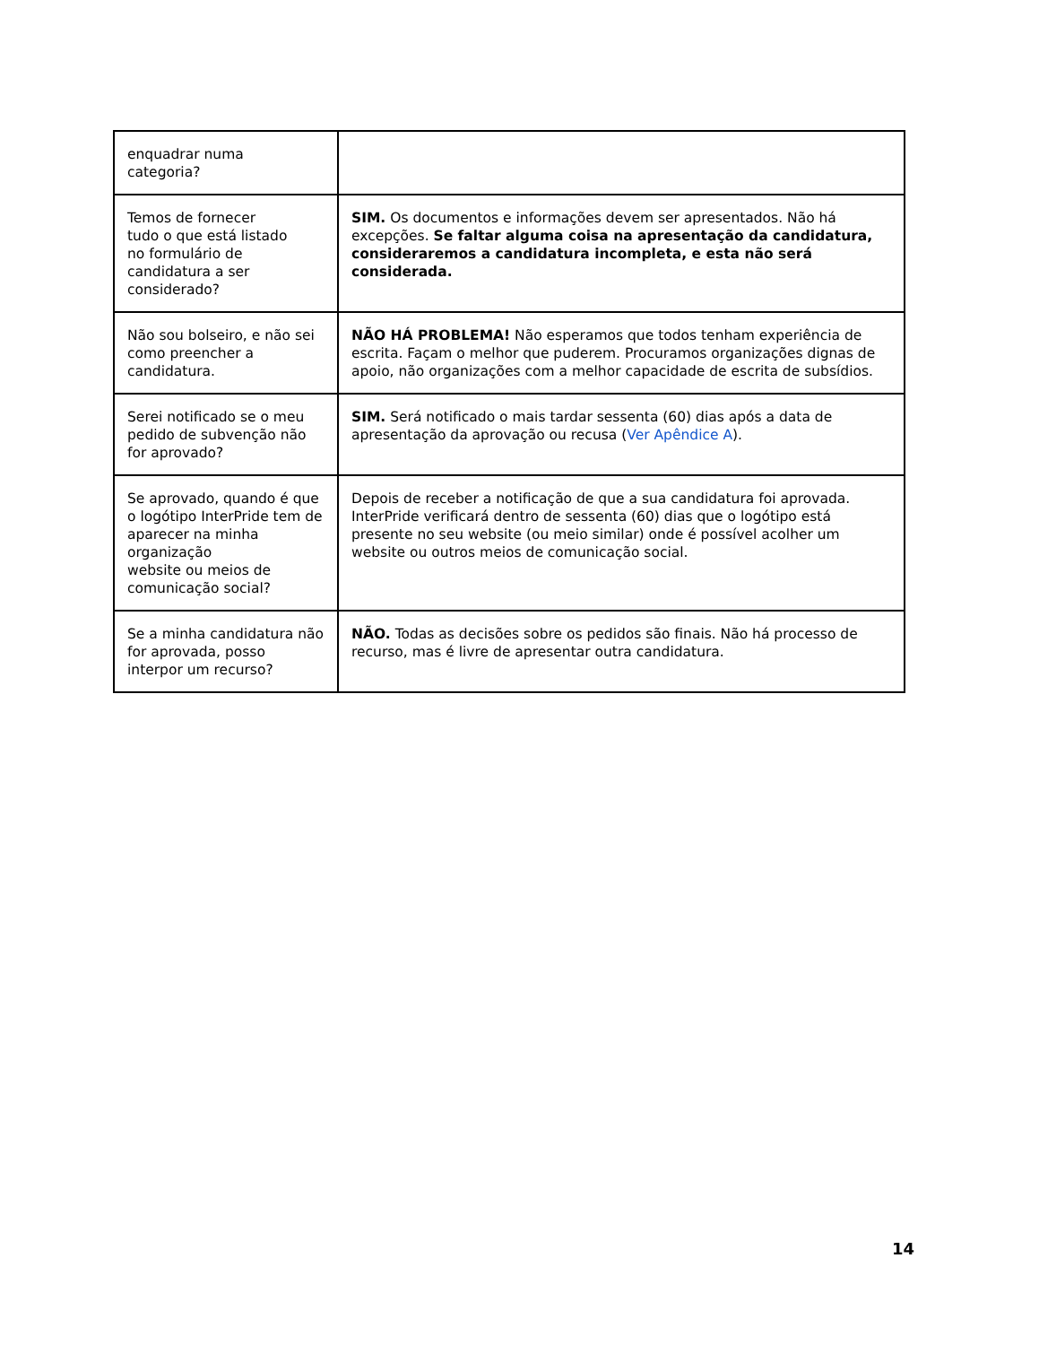| enquadrar numa categoria? | |
| Temos de fornecer tudo o que está listado no formulário de candidatura a ser considerado? | SIM. Os documentos e informações devem ser apresentados. Não há excepções. Se faltar alguma coisa na apresentação da candidatura, consideraremos a candidatura incompleta, e esta não será considerada. |
| Não sou bolseiro, e não sei como preencher a candidatura. | NÃO HÁ PROBLEMA! Não esperamos que todos tenham experiência de escrita. Façam o melhor que puderem. Procuramos organizações dignas de apoio, não organizações com a melhor capacidade de escrita de subsídios. |
| Serei notificado se o meu pedido de subvenção não for aprovado? | SIM. Será notificado o mais tardar sessenta (60) dias após a data de apresentação da aprovação ou recusa ( Ver Apêndice A ). |
| Se aprovado, quando é que o logótipo InterPride tem de aparecer na minha organização website ou meios de comunicação social? | Depois de receber a notificação de que a sua candidatura foi aprovada. InterPride verificará dentro de sessenta (60) dias que o logótipo está presente no seu website (ou meio similar) onde é possível acolher um website ou outros meios de comunicação social. |
| Se a minha candidatura não for aprovada, posso interpor um recurso? | NÃO. Todas as decisões sobre os pedidos são finais. Não há processo de recurso, mas é livre de apresentar outra candidatura. |
14